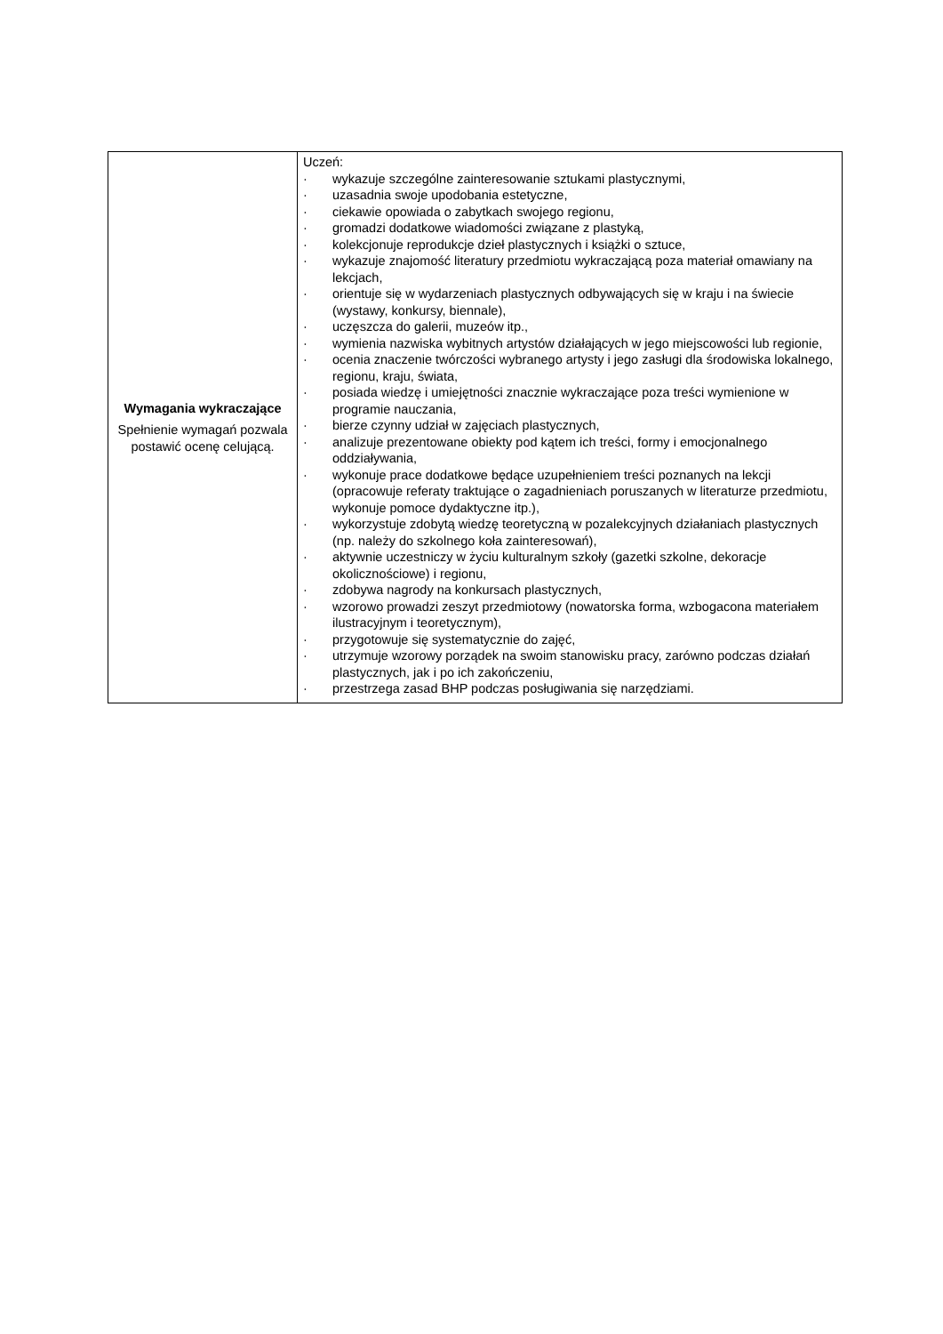| Wymagania wykraczające Spełnienie wymagań pozwala postawić ocenę celującą. | Uczeń: · wykazuje szczególne zainteresowanie sztukami plastycznymi, · uzasadnia swoje upodobania estetyczne, · ciekawie opowiada o zabytkach swojego regionu, · gromadzi dodatkowe wiadomości związane z plastyką, · kolekcjonuje reprodukcje dzieł plastycznych i książki o sztuce, · wykazuje znajomość literatury przedmiotu wykraczającą poza materiał omawiany na lekcjach, · orientuje się w wydarzeniach plastycznych odbywających się w kraju i na świecie (wystawy, konkursy, biennale), · uczęszcza do galerii, muzeów itp., · wymienia nazwiska wybitnych artystów działających w jego miejscowości lub regionie, · ocenia znaczenie twórczości wybranego artysty i jego zasługi dla środowiska lokalnego, regionu, kraju, świata, · posiada wiedzę i umiejętności znacznie wykraczające poza treści wymienione w programie nauczania, · bierze czynny udział w zajęciach plastycznych, · analizuje prezentowane obiekty pod kątem ich treści, formy i emocjonalnego oddziaływania, · wykonuje prace dodatkowe będące uzupełnieniem treści poznanych na lekcji (opracowuje referaty traktujące o zagadnieniach poruszanych w literaturze przedmiotu, wykonuje pomoce dydaktyczne itp.), · wykorzystuje zdobytą wiedzę teoretyczną w pozalekcyjnych działaniach plastycznych (np. należy do szkolnego koła zainteresowań), · aktywnie uczestniczy w życiu kulturalnym szkoły (gazetki szkolne, dekoracje okolicznościowe) i regionu, · zdobywa nagrody na konkursach plastycznych, · wzorowo prowadzi zeszyt przedmiotowy (nowatorska forma, wzbogacona materiałem ilustracyjnym i teoretycznym), · przygotowuje się systematycznie do zajęć, · utrzymuje wzorowy porządek na swoim stanowisku pracy, zarówno podczas działań plastycznych, jak i po ich zakończeniu, · przestrzega zasad BHP podczas posługiwania się narzędziami. |